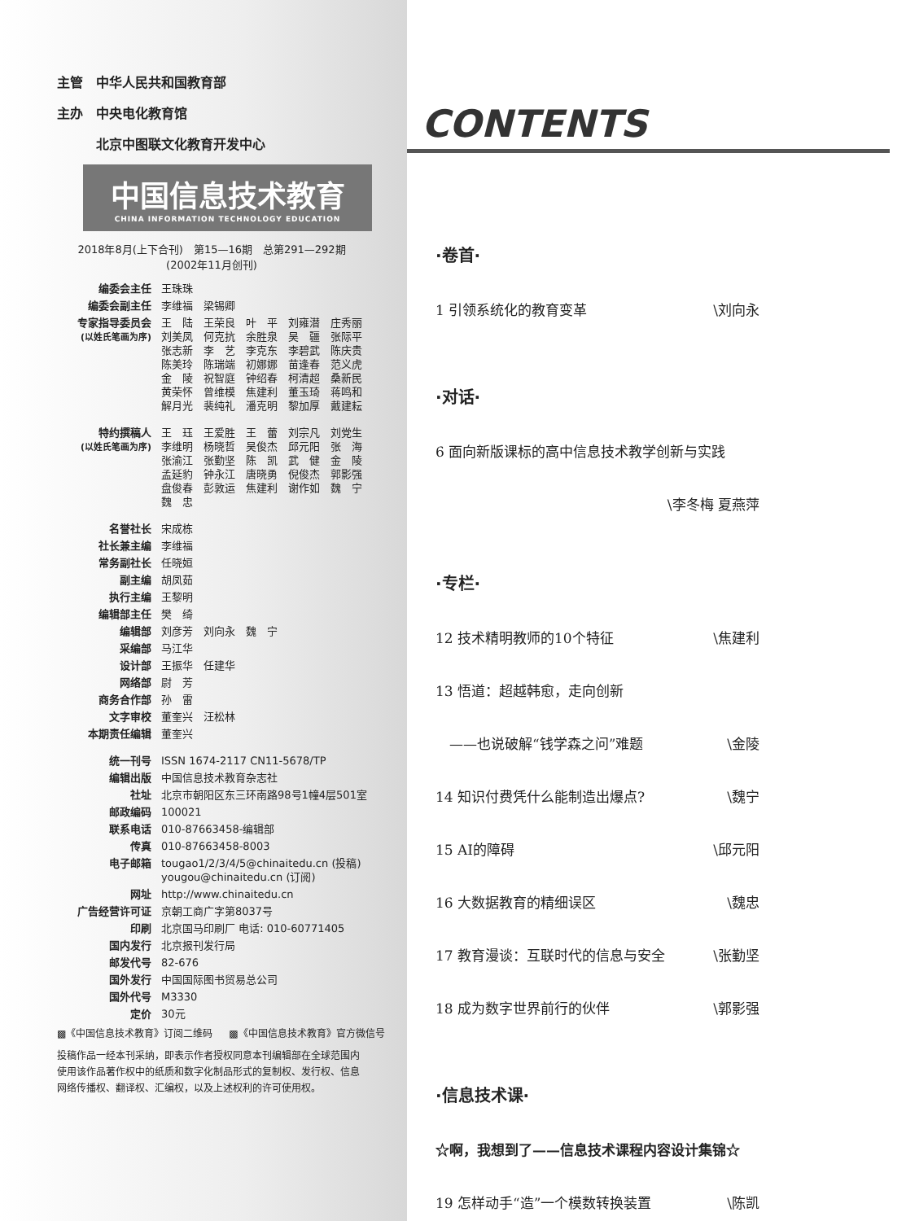主管　中华人民共和国教育部
主办　中央电化教育馆
　　　北京中图联文化教育开发中心
中国信息技术教育
CHINA INFORMATION TECHNOLOGY EDUCATION
2018年8月(上下合刊)　第15—16期　总第291—292期
(2002年11月创刊)
| 编委会主任 | 王珠珠 |
| 编委会副主任 | 李维福 梁锡卿 |
| 专家指导委员会 (以姓氏笔画为序) | 王 陆 王荣良 叶 平 刘雍潜 庄秀丽 刘美凤 何克抗 余胜泉 吴 疆 张际平 张志新 李 艺 李克东 李碧武 陈庆贵 陈美玲 陈瑞端 初娜娜 苗逢春 范义虎 金 陵 祝智庭 钟绍春 柯清超 桑新民 黄荣怀 曾维模 焦建利 董玉琦 蒋鸣和 解月光 裴纯礼 潘克明 黎加厚 戴建耘 |
| 特约撰稿人 (以姓氏笔画为序) | 王 珏 王爱胜 王 蕾 刘宗凡 刘党生 李维明 杨晓哲 吴俊杰 邱元阳 张 海 张渝江 张勤坚 陈 凯 武 健 金 陵 孟延豹 钟永江 唐晓勇 倪俊杰 郭影强 盘俊春 彭敦运 焦建利 谢作如 魏 宁 魏 忠 |
| 名誉社长 | 宋成栋 |
| 社长兼主编 | 李维福 |
| 常务副社长 | 任晓姮 |
| 副主编 | 胡凤茹 |
| 执行主编 | 王黎明 |
| 编辑部主任 | 樊 绮 |
| 编辑部 | 刘彦芳 刘向永 魏 宁 |
| 采编部 | 马江华 |
| 设计部 | 王振华 任建华 |
| 网络部 | 尉 芳 |
| 商务合作部 | 孙 雷 |
| 文字审校 | 董奎兴 汪松林 |
| 本期责任编辑 | 董奎兴 |
| 统一刊号 | ISSN 1674-2117 CN11-5678/TP |
| 编辑出版 | 中国信息技术教育杂志社 |
| 社址 | 北京市朝阳区东三环南路98号1幢4层501室 |
| 邮政编码 | 100021 |
| 联系电话 | 010-87663458-编辑部 |
| 传真 | 010-87663458-8003 |
| 电子邮箱 | tougao1/2/3/4/5@chinaitedu.cn (投稿) yougou@chinaitedu.cn (订阅) |
| 网址 | http://www.chinaitedu.cn |
| 广告经营许可证 | 京朝工商广字第8037号 |
| 印刷 | 北京国马印刷厂 电话: 010-60771405 |
| 国内发行 | 北京报刊发行局 |
| 邮发代号 | 82-676 |
| 国外发行 | 中国国际图书贸易总公司 |
| 国外代号 | M3330 |
| 定价 | 30元 |
▩《中国信息技术教育》订阅二维码 ▩《中国信息技术教育》官方微信号
投稿作品一经本刊采纳，即表示作者授权同意本刊编辑部在全球范围内使用该作品著作权中的纸质和数字化制品形式的复制权、发行权、信息网络传播权、翻译权、汇编权，以及上述权利的许可使用权。
CONTENTS
·卷首·
1 引领系统化的教育变革 \刘向永
·对话·
6 面向新版课标的高中信息技术教学创新与实践
\李冬梅 夏燕萍
·专栏·
12 技术精明教师的10个特征 \焦建利
13 悟道：超越韩愈，走向创新
　——也说破解“钱学森之问”难题 \金陵
14 知识付费凭什么能制造出爆点? \魏宁
15 AI的障碍 \邱元阳
16 大数据教育的精细误区 \魏忠
17 教育漫谈：互联时代的信息与安全 \张勤坚
18 成为数字世界前行的伙伴 \郭影强
·信息技术课·
☆啊，我想到了——信息技术课程内容设计集锦☆
19 怎样动手“造”一个模数转换装置 \陈凯